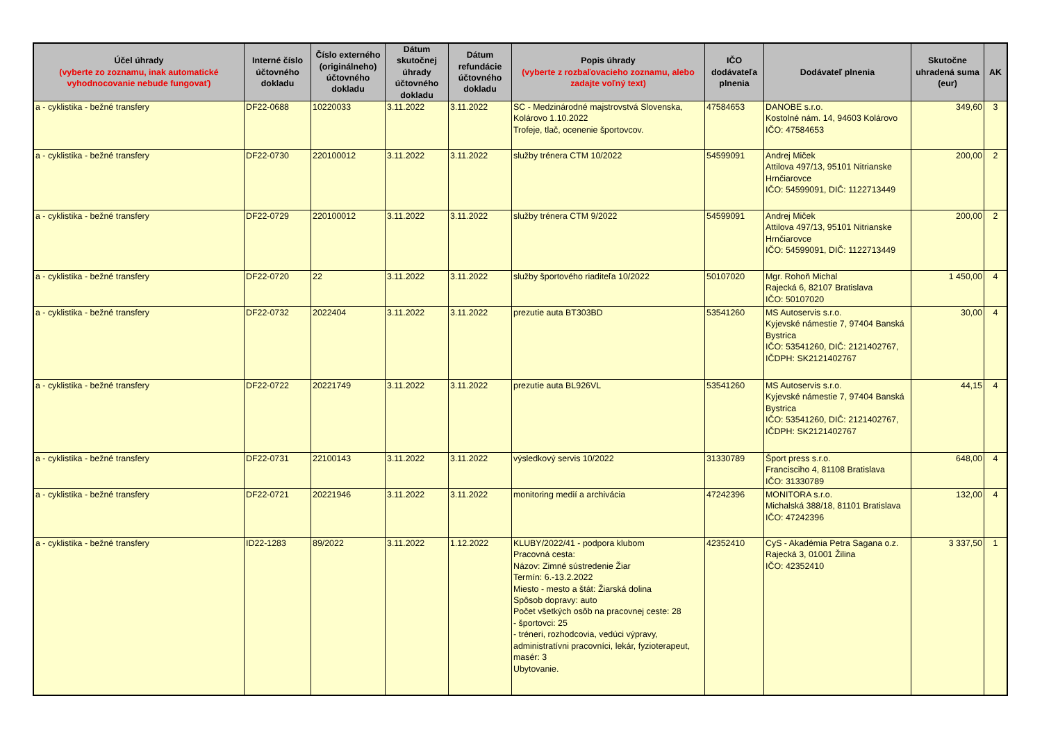| Účel úhrady (vyberte zo zoznamu, inak automatické vyhodnocovanie nebude fungovať) | Interné číslo účtovného dokladu | Číslo externého (originálneho) účtovného dokladu | Dátum skutočnej úhrady účtovného dokladu | Dátum refundácie účtovného dokladu | Popis úhrady (vyberte z rozbaľovacieho zoznamu, alebo zadajte voľný text) | IČO dodávateľa plnenia | Dodávateľ plnenia | Skutočne uhradená suma (eur) | AK |
| --- | --- | --- | --- | --- | --- | --- | --- | --- | --- |
| a - cyklistika - bežné transfery | DF22-0688 | 10220033 | 3.11.2022 | 3.11.2022 | SC - Medzinárodné majstrovstvá Slovenska, Kolárovo 1.10.2022 Trofeje, tlač, ocenenie športovcov. | 47584653 | DANOBE s.r.o. Kostolné nám. 14, 94603 Kolárovo IČO: 47584653 | 349,60 | 3 |
| a - cyklistika - bežné transfery | DF22-0730 | 220100012 | 3.11.2022 | 3.11.2022 | služby trénera CTM 10/2022 | 54599091 | Andrej Miček Attilova 497/13, 95101 Nitrianske Hrnčiarovce IČO: 54599091, DIČ: 1122713449 | 200,00 | 2 |
| a - cyklistika - bežné transfery | DF22-0729 | 220100012 | 3.11.2022 | 3.11.2022 | služby trénera CTM 9/2022 | 54599091 | Andrej Miček Attilova 497/13, 95101 Nitrianske Hrnčiarovce IČO: 54599091, DIČ: 1122713449 | 200,00 | 2 |
| a - cyklistika - bežné transfery | DF22-0720 | 22 | 3.11.2022 | 3.11.2022 | služby športového riaditeľa 10/2022 | 50107020 | Mgr. Rohoň Michal Rajecká 6, 82107 Bratislava IČO: 50107020 | 1 450,00 | 4 |
| a - cyklistika - bežné transfery | DF22-0732 | 2022404 | 3.11.2022 | 3.11.2022 | prezutie auta BT303BD | 53541260 | MS Autoservis s.r.o. Kyjevské námestie 7, 97404 Banská Bystrica IČO: 53541260, DIČ: 2121402767, IČDPH: SK2121402767 | 30,00 | 4 |
| a - cyklistika - bežné transfery | DF22-0722 | 20221749 | 3.11.2022 | 3.11.2022 | prezutie auta BL926VL | 53541260 | MS Autoservis s.r.o. Kyjevské námestie 7, 97404 Banská Bystrica IČO: 53541260, DIČ: 2121402767, IČDPH: SK2121402767 | 44,15 | 4 |
| a - cyklistika - bežné transfery | DF22-0731 | 22100143 | 3.11.2022 | 3.11.2022 | výsledkový servis 10/2022 | 31330789 | Šport press s.r.o. Francisciho 4, 81108 Bratislava IČO: 31330789 | 648,00 | 4 |
| a - cyklistika - bežné transfery | DF22-0721 | 20221946 | 3.11.2022 | 3.11.2022 | monitoring medií a archivácia | 47242396 | MONITORA s.r.o. Michalská 388/18, 81101 Bratislava IČO: 47242396 | 132,00 | 4 |
| a - cyklistika - bežné transfery | ID22-1283 | 89/2022 | 3.11.2022 | 1.12.2022 | KLUBY/2022/41 - podpora klubom Pracovná cesta: Názov: Zimné sústredenie Žiar Termín: 6.-13.2.2022 Miesto - mesto a štát: Žiarská dolina Spôsob dopravy: auto Počet všetkých osôb na pracovnej ceste: 28 - športovci: 25 - tréneri, rozhodcovia, vedúci výpravy, administratívni pracovníci, lekár, fyzioterapeut, masér: 3 Ubytovanie. | 42352410 | CyS - Akadémia Petra Sagana o.z. Rajecká 3, 01001 Žilina IČO: 42352410 | 3 337,50 | 1 |